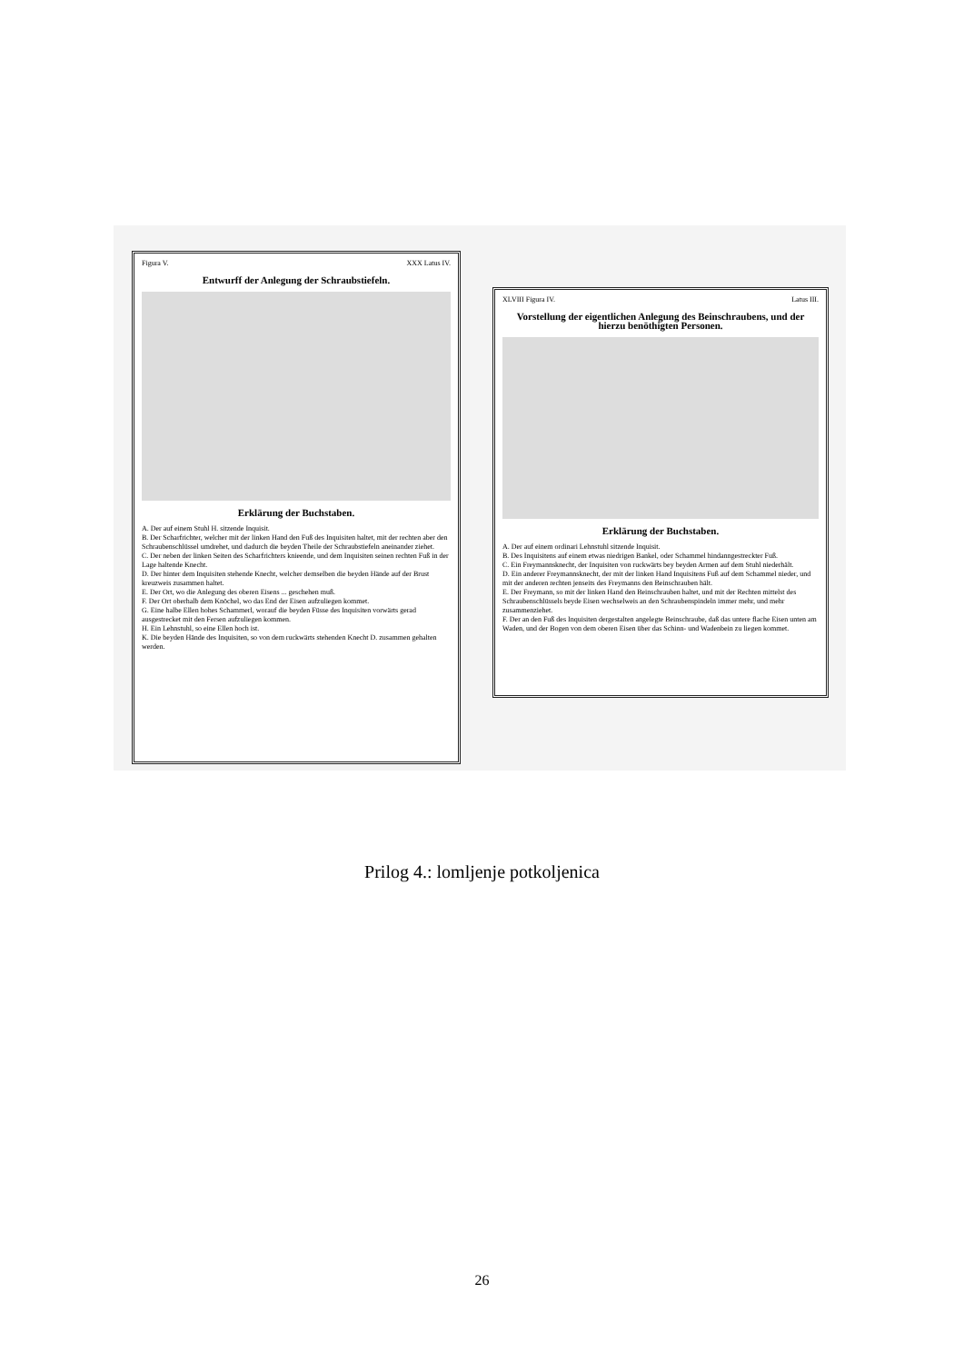Figura V. XXX Latus IV.
Entwurff der Anlegung der Schraubstiefeln.
Erklärung der Buchstaben.
A. Der auf einem Stuhl H. sitzende Inquisit.
B. Der Scharfrichter, welcher mit der linken Hand den Fuß des Inquisiten haltet, mit der rechten aber den Schraubenschlüssel umdrehet, und dadurch die beyden Theile der Schraubstiefeln aneinander ziehet.
C. Der neben der linken Seiten des Scharfrichters knieende, und dem Inquisiten seinen rechten Fuß in der Lage haltende Knecht.
D. Der hinter dem Inquisiten stehende Knecht, welcher demselben die beyden Hände auf der Brust kreuzweis zusammen haltet.
E. Der Ort, wo die Anlegung des oberen Eisens ... geschehen muß.
F. Der Ort oberhalb dem Knöchel, wo das End der Eisen aufzuliegen kommet.
G. Eine halbe Ellen hohes Schammerl, worauf die beyden Füsse des Inquisiten vorwärts gerad ausgestrecket mit den Fersen aufzuliegen kommen.
H. Ein Lehnstuhl, so eine Ellen hoch ist.
K. Die beyden Hände des Inquisiten, so von dem ruckwärts stehenden Knecht D. zusammen gehalten werden.
XLVIII Figura IV. Latus III.
Vorstellung der eigentlichen Anlegung des Beinschraubens, und der hierzu benöthigten Personen.
Erklärung der Buchstaben.
A. Der auf einem ordinari Lehnstuhl sitzende Inquisit.
B. Des Inquisitens auf einem etwas niedrigen Bankel, oder Schammel hindanngestreckter Fuß.
C. Ein Freymannsknecht, der Inquisiten von ruckwärts bey beyden Armen auf dem Stuhl niederhält.
D. Ein anderer Freymannsknecht, der mit der linken Hand Inquisitens Fuß auf dem Schammel nieder, und mit der anderen rechten jenseits des Freymanns den Beinschrauben hält.
E. Der Freymann, so mit der linken Hand den Beinschrauben haltet, und mit der Rechten mittelst des Schraubenschlüssels beyde Eisen wechselweis an den Schraubenspindeln immer mehr, und mehr zusammenziehet.
F. Der an den Fuß des Inquisiten dergestalten angelegte Beinschraube, daß das untere flache Eisen unten am Waden, und der Bogen von dem oberen Eisen über das Schinn- und Wadenbein zu liegen kommet.
Prilog 4.: lomljenje potkoljenica
26